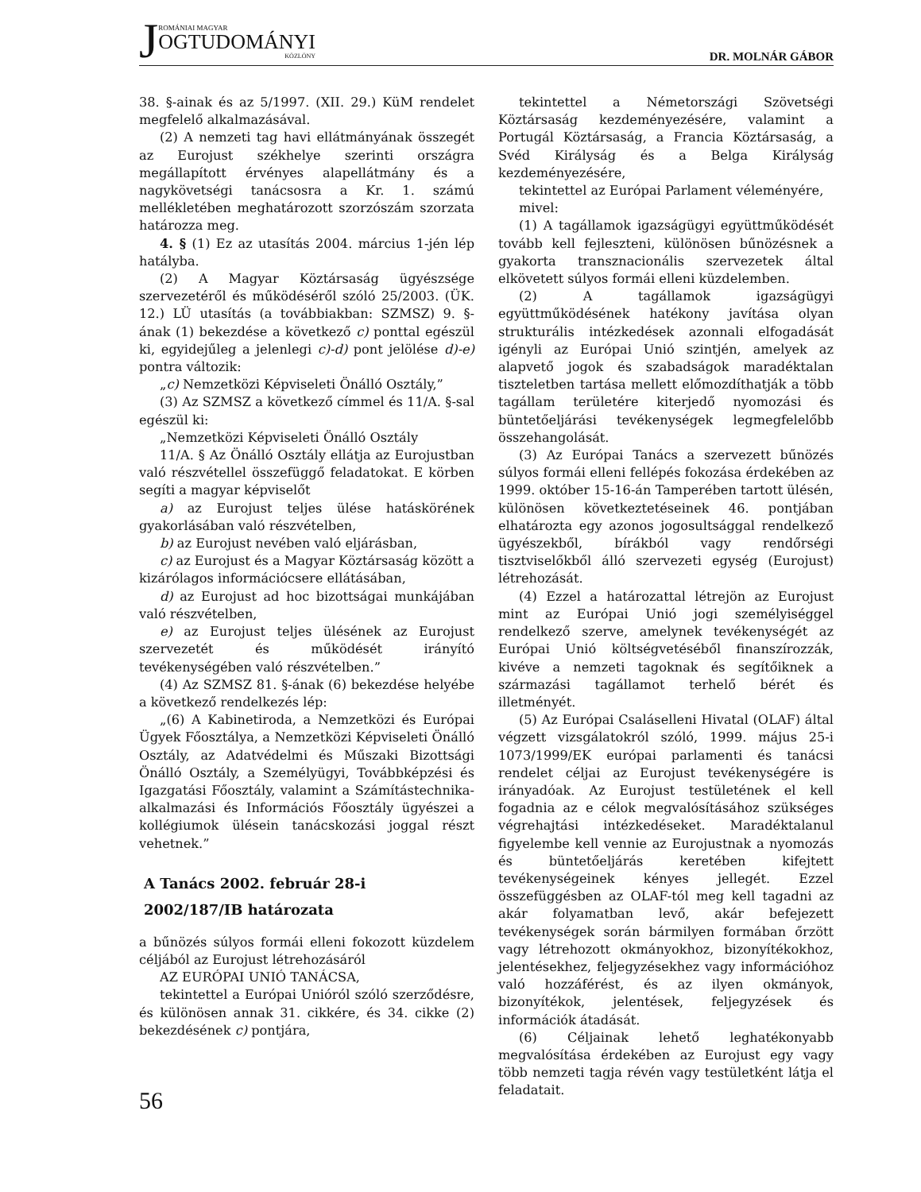JROMÁNIAI MAGYAR
OGTUDOMÁNYI
KÖZLÖNY
DR. MOLNÁR GÁBOR
38. §-ainak és az 5/1997. (XII. 29.) KüM rendelet megfelelő alkalmazásával.
(2) A nemzeti tag havi ellátmányának összegét az Eurojust székhelye szerinti országra megállapított érvényes alapellátmány és a nagykövetségi tanácsosra a Kr. 1. számú mellékletében meghatározott szorzószám szorzata határozza meg.
4. § (1) Ez az utasítás 2004. március 1-jén lép hatályba.
(2) A Magyar Köztársaság ügyészsége szervezetéről és működéséről szóló 25/2003. (ÜK. 12.) LÜ utasítás (a továbbiakban: SZMSZ) 9. §-ának (1) bekezdése a következő c) ponttal egészül ki, egyidejűleg a jelenlegi c)-d) pont jelölése d)-e) pontra változik:
„c) Nemzetközi Képviseleti Önálló Osztály,”
(3) Az SZMSZ a következő címmel és 11/A. §-sal egészül ki:
„Nemzetközi Képviseleti Önálló Osztály
11/A. § Az Önálló Osztály ellátja az Eurojustban való részvétellel összefüggő feladatokat. E körben segíti a magyar képviselőt
a) az Eurojust teljes ülése hatáskörének gyakorlásában való részvételben,
b) az Eurojust nevében való eljárásban,
c) az Eurojust és a Magyar Köztársaság között a kizárólagos információcsere ellátásában,
d) az Eurojust ad hoc bizottságai munkájában való részvételben,
e) az Eurojust teljes ülésének az Eurojust szervezetét és működését irányító tevékenységében való részvételben.”
(4) Az SZMSZ 81. §-ának (6) bekezdése helyébe a következő rendelkezés lép:
„(6) A Kabinetiroda, a Nemzetközi és Európai Ügyek Főosztálya, a Nemzetközi Képviseleti Önálló Osztály, az Adatvédelmi és Műszaki Bizottsági Önálló Osztály, a Személyügyi, Továbbképzési és Igazgatási Főosztály, valamint a Számítástechnika-alkalmazási és Információs Főosztály ügyészei a kollégiumok ülésein tanácskozási joggal részt vehetnek.”
A Tanács 2002. február 28-i
2002/187/IB határozata
a bűnözés súlyos formái elleni fokozott küzdelem céljából az Eurojust létrehozásáról
AZ EURÓPAI UNIÓ TANÁCSA,
tekintettel a Európai Unióról szóló szerződésre, és különösen annak 31. cikkére, és 34. cikke (2) bekezdésének c) pontjára,
tekintettel a Németországi Szövetségi Köztársaság kezdeményezésére, valamint a Portugál Köztársaság, a Francia Köztársaság, a Svéd Királyság és a Belga Királyság kezdeményezésére,
tekintettel az Európai Parlament véleményére,
mivel:
(1) A tagállamok igazságügyi együttműködését tovább kell fejleszteni, különösen bűnözésnek a gyakorta transznacionális szervezetek által elkövetett súlyos formái elleni küzdelemben.
(2) A tagállamok igazságügyi együttműködésének hatékony javítása olyan strukturális intézkedések azonnali elfogadását igényli az Európai Unió szintjén, amelyek az alapvető jogok és szabadságok maradéktalan tiszteletben tartása mellett előmozdíthatják a több tagállam területére kiterjedő nyomozási és büntetőeljárási tevékenységek legmegfelelőbb összehangolását.
(3) Az Európai Tanács a szervezett bűnözés súlyos formái elleni fellépés fokozása érdekében az 1999. október 15-16-án Tamperében tartott ülésén, különösen következtetéseinek 46. pontjában elhatározta egy azonos jogosultsággal rendelkező ügyészekből, bírákból vagy rendőrségi tisztviselőkből álló szervezeti egység (Eurojust) létrehozását.
(4) Ezzel a határozattal létrejön az Eurojust mint az Európai Unió jogi személyiséggel rendelkező szerve, amelynek tevékenységét az Európai Unió költségvetéséből finanszírozzák, kivéve a nemzeti tagoknak és segítőiknek a származási tagállamot terhelő bérét és illetményét.
(5) Az Európai Csaláselleni Hivatal (OLAF) által végzett vizsgálatokról szóló, 1999. május 25-i 1073/1999/EK európai parlamenti és tanácsi rendelet céljai az Eurojust tevékenységére is irányadóak. Az Eurojust testületének el kell fogadnia az e célok megvalósításához szükséges végrehajtási intézkedéseket. Maradéktalanul figyelembe kell vennie az Eurojustnak a nyomozás és büntetőeljárás keretében kifejtett tevékenységeinek kényes jellegét. Ezzel összefüggésben az OLAF-tól meg kell tagadni az akár folyamatban levő, akár befejezett tevékenységek során bármilyen formában őrzött vagy létrehozott okmányokhoz, bizonyítékokhoz, jelentésekhez, feljegyzésekhez vagy információhoz való hozzáférést, és az ilyen okmányok, bizonyítékok, jelentések, feljegyzések és információk átadását.
(6) Céljainak lehető leghatékonyabb megvalósítása érdekében az Eurojust egy vagy több nemzeti tagja révén vagy testületként látja el feladatait.
56